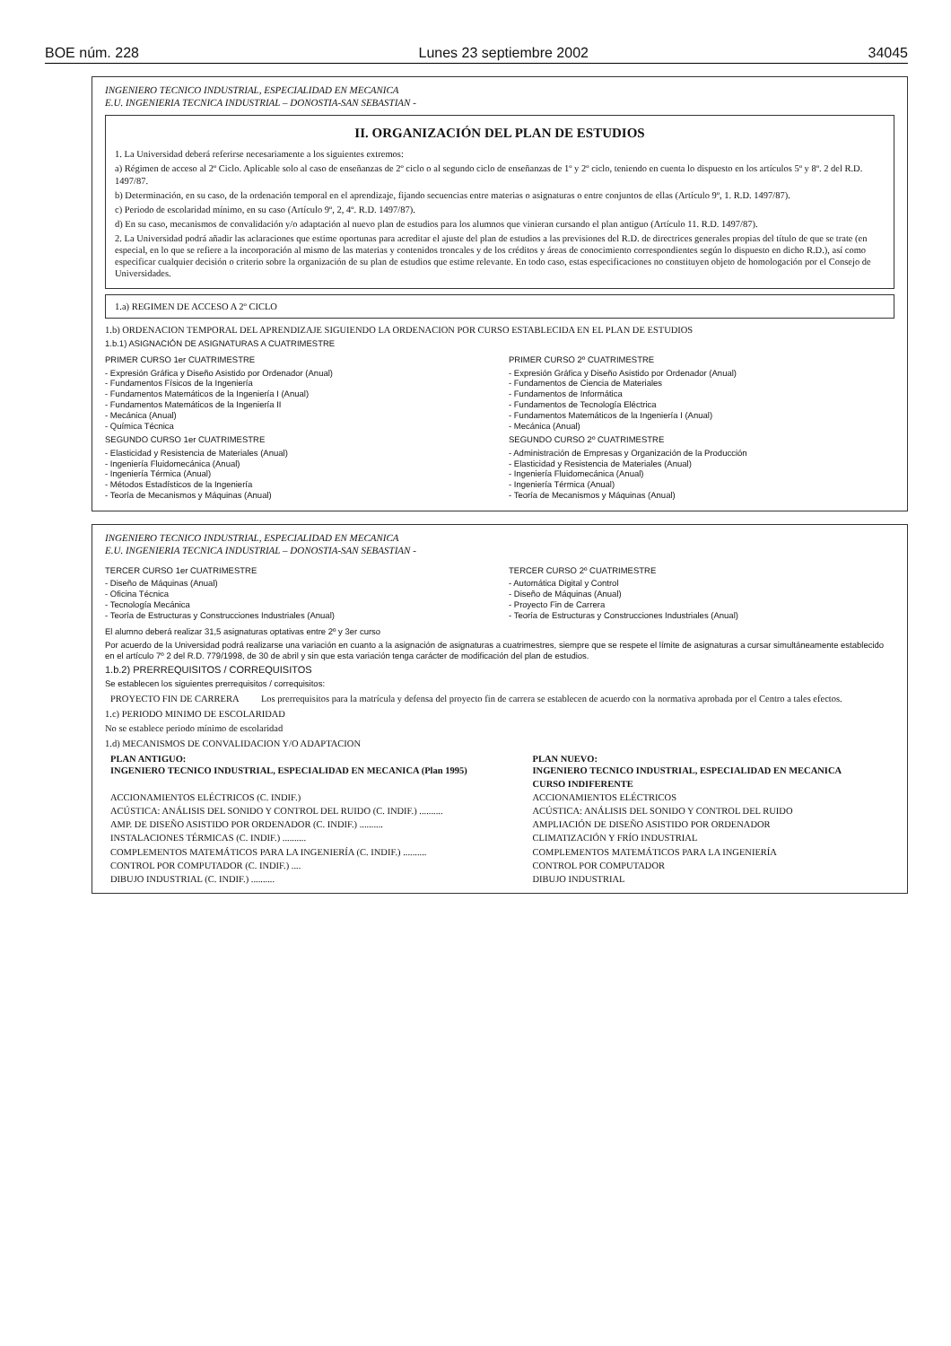BOE núm. 228 Lunes 23 septiembre 2002 34045
INGENIERO TECNICO INDUSTRIAL, ESPECIALIDAD EN MECANICA
E.U. INGENIERIA TECNICA INDUSTRIAL – DONOSTIA-SAN SEBASTIAN -
II. ORGANIZACIÓN DEL PLAN DE ESTUDIOS
1. La Universidad deberá referirse necesariamente a los siguientes extremos:
a) Régimen de acceso al 2º Ciclo. Aplicable solo al caso de enseñanzas de 2º ciclo o al segundo ciclo de enseñanzas de 1º y 2º ciclo, teniendo en cuenta lo dispuesto en los artículos 5º y 8º. 2 del R.D. 1497/87.
b) Determinación, en su caso, de la ordenación temporal en el aprendizaje, fijando secuencias entre materias o asignaturas o entre conjuntos de ellas (Artículo 9º, 1. R.D. 1497/87).
c) Periodo de escolaridad mínimo, en su caso (Artículo 9º, 2, 4º. R.D. 1497/87).
d) En su caso, mecanismos de convalidación y/o adaptación al nuevo plan de estudios para los alumnos que vinieran cursando el plan antiguo (Artículo 11. R.D. 1497/87).
2. La Universidad podrá añadir las aclaraciones que estime oportunas para acreditar el ajuste del plan de estudios a las previsiones del R.D. de directrices generales propias del título de que se trate (en especial, en lo que se refiere a la incorporación al mismo de las materias y contenidos troncales y de los créditos y áreas de conocimiento correspondientes según lo dispuesto en dicho R.D.), así como especificar cualquier decisión o criterio sobre la organización de su plan de estudios que estime relevante. En todo caso, estas especificaciones no constituyen objeto de homologación por el Consejo de Universidades.
1.a) REGIMEN DE ACCESO A 2º CICLO
1.b) ORDENACION TEMPORAL DEL APRENDIZAJE SIGUIENDO LA ORDENACION POR CURSO ESTABLECIDA EN EL PLAN DE ESTUDIOS
1.b.1) ASIGNACIÓN DE ASIGNATURAS A CUATRIMESTRE
PRIMER CURSO 1er CUATRIMESTRE
- Expresión Gráfica y Diseño Asistido por Ordenador (Anual)
- Fundamentos Físicos de la Ingeniería
- Fundamentos Matemáticos de la Ingeniería I (Anual)
- Fundamentos Matemáticos de la Ingeniería II
- Mecánica (Anual)
- Química Técnica
SEGUNDO CURSO 1er CUATRIMESTRE
- Elasticidad y Resistencia de Materiales (Anual)
- Ingeniería Fluidomecánica (Anual)
- Ingeniería Térmica (Anual)
- Métodos Estadísticos de la Ingeniería
- Teoría de Mecanismos y Máquinas (Anual)
PRIMER CURSO 2º CUATRIMESTRE
- Expresión Gráfica y Diseño Asistido por Ordenador (Anual)
- Fundamentos de Ciencia de Materiales
- Fundamentos de Informática
- Fundamentos de Tecnología Eléctrica
- Fundamentos Matemáticos de la Ingeniería I (Anual)
- Mecánica (Anual)
SEGUNDO CURSO 2º CUATRIMESTRE
- Administración de Empresas y Organización de la Producción
- Elasticidad y Resistencia de Materiales (Anual)
- Ingeniería Fluidomecánica (Anual)
- Ingeniería Térmica (Anual)
- Teoría de Mecanismos y Máquinas (Anual)
INGENIERO TECNICO INDUSTRIAL, ESPECIALIDAD EN MECANICA
E.U. INGENIERIA TECNICA INDUSTRIAL – DONOSTIA-SAN SEBASTIAN -
TERCER CURSO 1er CUATRIMESTRE
- Diseño de Máquinas (Anual)
- Oficina Técnica
- Tecnología Mecánica
- Teoría de Estructuras y Construcciones Industriales (Anual)
TERCER CURSO 2º CUATRIMESTRE
- Automática Digital y Control
- Diseño de Máquinas (Anual)
- Proyecto Fin de Carrera
- Teoría de Estructuras y Construcciones Industriales (Anual)
El alumno deberá realizar 31,5 asignaturas optativas entre 2º y 3er curso
Por acuerdo de la Universidad podrá realizarse una variación en cuanto a la asignación de asignaturas a cuatrimestres, siempre que se respete el límite de asignaturas a cursar simultáneamente establecido en el artículo 7º 2 del R.D. 779/1998, de 30 de abril y sin que esta variación tenga carácter de modificación del plan de estudios.
1.b.2) PRERREQUISITOS / CORREQUISITOS
Se establecen los siguientes prerrequisitos / correquisitos:
| PROYECTO FIN DE CARRERA | Los prerrequisitos para la matrícula y defensa del proyecto fin de carrera se establecen de acuerdo con la normativa aprobada por el Centro a tales efectos. |
1.c) PERIODO MINIMO DE ESCOLARIDAD
No se establece periodo mínimo de escolaridad
1.d) MECANISMOS DE CONVALIDACION Y/O ADAPTACION
| PLAN ANTIGUO: INGENIERO TECNICO INDUSTRIAL, ESPECIALIDAD EN MECANICA (Plan 1995) | PLAN NUEVO: INGENIERO TECNICO INDUSTRIAL, ESPECIALIDAD EN MECANICA |
| --- | --- |
| | CURSO INDIFERENTE |
| ACCIONAMIENTOS ELÉCTRICOS (C. INDIF.) | ACCIONAMIENTOS ELÉCTRICOS |
| ACÚSTICA: ANÁLISIS DEL SONIDO Y CONTROL DEL RUIDO (C. INDIF.) .......... | ACÚSTICA: ANÁLISIS DEL SONIDO Y CONTROL DEL RUIDO |
| AMP. DE DISEÑO ASISTIDO POR ORDENADOR (C. INDIF.) .......... | AMPLIACIÓN DE DISEÑO ASISTIDO POR ORDENADOR |
| INSTALACIONES TÉRMICAS (C. INDIF.) .......... | CLIMATIZACIÓN Y FRÍO INDUSTRIAL |
| COMPLEMENTOS MATEMÁTICOS PARA LA INGENIERÍA (C. INDIF.) .......... | COMPLEMENTOS MATEMÁTICOS PARA LA INGENIERÍA |
| CONTROL POR COMPUTADOR (C. INDIF.) .... | CONTROL POR COMPUTADOR |
| DIBUJO INDUSTRIAL (C. INDIF.) .......... | DIBUJO INDUSTRIAL |